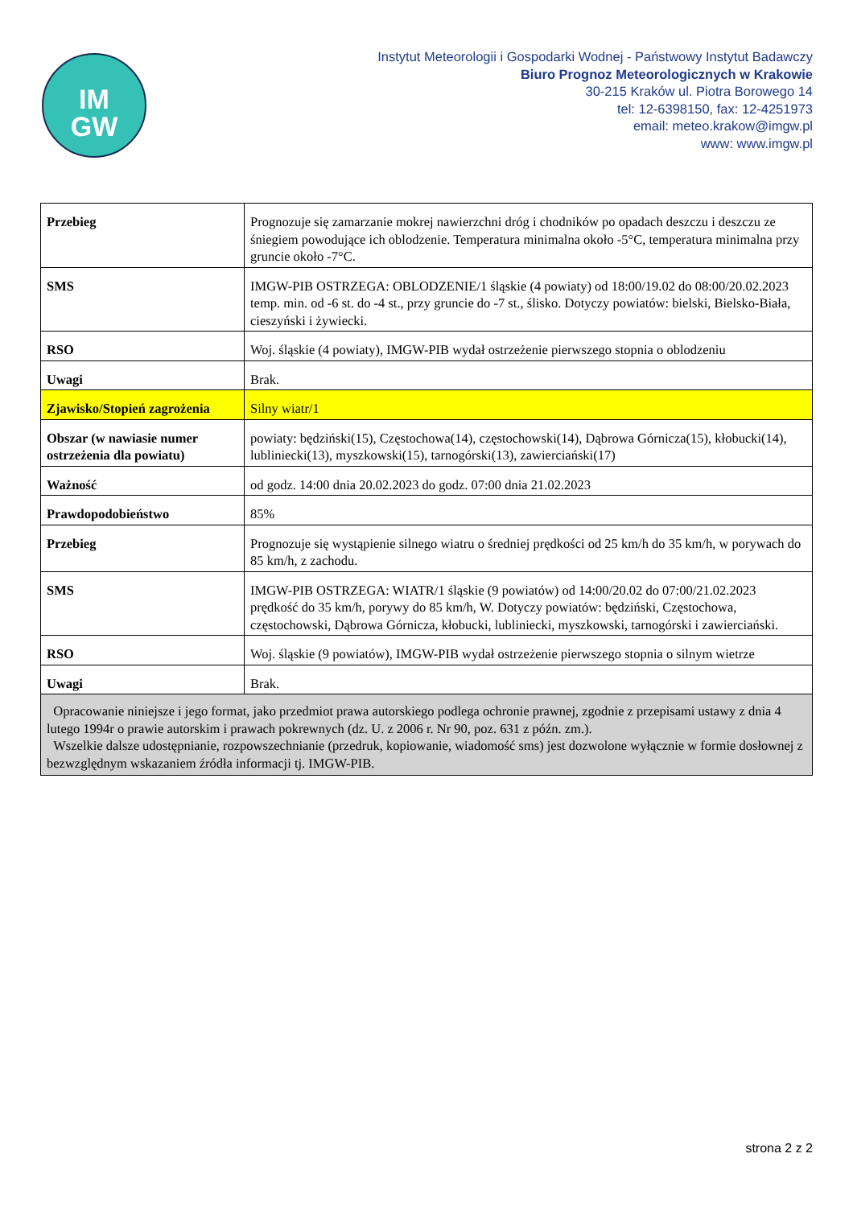IM
GW
Instytut Meteorologii i Gospodarki Wodnej - Państwowy Instytut Badawczy
Biuro Prognoz Meteorologicznych w Krakowie
30-215 Kraków ul. Piotra Borowego 14
tel: 12-6398150, fax: 12-4251973
email: meteo.krakow@imgw.pl
www: www.imgw.pl
| Przebieg | Prognozuje się zamarzanie mokrej nawierzchni dróg i chodników po opadach deszczu i deszczu ze śniegiem powodujące ich oblodzenie. Temperatura minimalna około -5°C, temperatura minimalna przy gruncie około -7°C. |
| SMS | IMGW-PIB OSTRZEGA: OBLODZENIE/1 śląskie (4 powiaty) od 18:00/19.02 do 08:00/20.02.2023 temp. min. od -6 st. do -4 st., przy gruncie do -7 st., ślisko. Dotyczy powiatów: bielski, Bielsko-Biała, cieszyński i żywiecki. |
| RSO | Woj. śląskie (4 powiaty), IMGW-PIB wydał ostrzeżenie pierwszego stopnia o oblodzeniu |
| Uwagi | Brak. |
| Zjawisko/Stopień zagrożenia | Silny wiatr/1 |
| Obszar (w nawiasie numer ostrzeżenia dla powiatu) | powiaty: będziński(15), Częstochowa(14), częstochowski(14), Dąbrowa Górnicza(15), kłobucki(14), lubliniecki(13), myszkowski(15), tarnogórski(13), zawierciański(17) |
| Ważność | od godz. 14:00 dnia 20.02.2023 do godz. 07:00 dnia 21.02.2023 |
| Prawdopodobieństwo | 85% |
| Przebieg | Prognozuje się wystąpienie silnego wiatru o średniej prędkości od 25 km/h do 35 km/h, w porywach do 85 km/h, z zachodu. |
| SMS | IMGW-PIB OSTRZEGA: WIATR/1 śląskie (9 powiatów) od 14:00/20.02 do 07:00/21.02.2023 prędkość do 35 km/h, porywy do 85 km/h, W. Dotyczy powiatów: będziński, Częstochowa, częstochowski, Dąbrowa Górnicza, kłobucki, lubliniecki, myszkowski, tarnogórski i zawierciański. |
| RSO | Woj. śląskie (9 powiatów), IMGW-PIB wydał ostrzeżenie pierwszego stopnia o silnym wietrze |
| Uwagi | Brak. |
| Opracowanie niniejsze i jego format, jako przedmiot prawa autorskiego podlega ochronie prawnej, zgodnie z przepisami ustawy z dnia 4 lutego 1994r o prawie autorskim i prawach pokrewnych (dz. U. z 2006 r. Nr 90, poz. 631 z późn. zm.). Wszelkie dalsze udostępnianie, rozpowszechnianie (przedruk, kopiowanie, wiadomość sms) jest dozwolone wyłącznie w formie dosłownej z bezwzględnym wskazaniem źródła informacji tj. IMGW-PIB. | |
strona 2 z 2